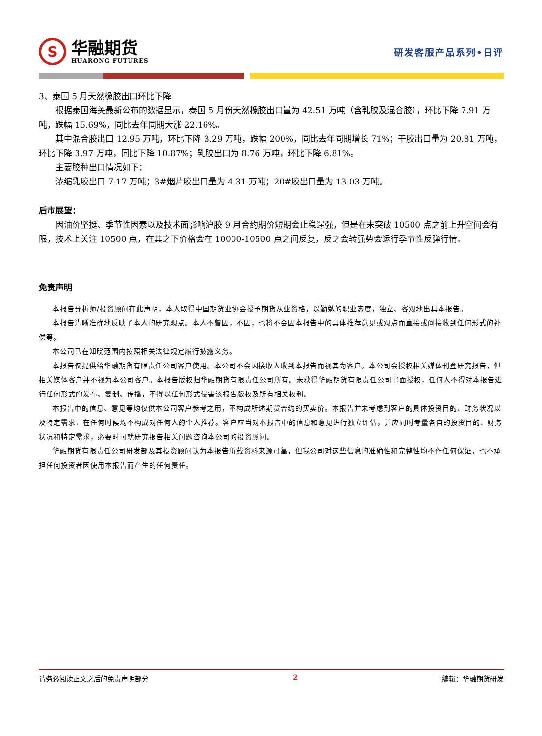S
华融期货
HUARONG FUTURES
研发客服产品系列•日评
3、泰国 5 月天然橡胶出口环比下降
根据泰国海关最新公布的数据显示，泰国 5 月份天然橡胶出口量为 42.51 万吨（含乳胶及混合胶），环比下降 7.91 万吨，跌幅 15.69%，同比去年同期大涨 22.16%。
其中混合胶出口 12.95 万吨，环比下降 3.29 万吨，跌幅 200%，同比去年同期增长 71%；干胶出口量为 20.81 万吨，环比下降 3.97 万吨，同比下降 10.87%；乳胶出口为 8.76 万吨，环比下降 6.81%。
主要胶种出口情况如下：
浓缩乳胶出口 7.17 万吨；3#烟片胶出口量为 4.31 万吨；20#胶出口量为 13.03 万吨。
后市展望：
因油价坚挺、季节性因素以及技术面影响沪胶 9 月合约期价短期会止稳逞强，但是在未突破 10500 点之前上升空间会有限，技术上关注 10500 点，在其之下价格会在 10000-10500 点之间反复，反之会转强势会运行季节性反弹行情。
免责声明
本报告分析师/投资顾问在此声明，本人取得中国期货业协会授予期货从业资格，以勤勉的职业态度，独立、客观地出具本报告。
本报告清晰准确地反映了本人的研究观点。本人不曾因，不因，也将不会因本报告中的具体推荐意见或观点而直接或间接收到任何形式的补偿等。
本公司已在知晓范围内按照相关法律规定履行披露义务。
本报告仅提供给华融期货有限责任公司客户使用。本公司不会因接收人收到本报告而视其为客户。本公司会授权相关媒体刊登研究报告，但相关媒体客户并不视为本公司客户。本报告版权归华融期货有限责任公司所有。未获得华融期货有限责任公司书面授权，任何人不得对本报告进行任何形式的发布、复制、传播，不得以任何形式侵害该报告版权及所有相关权利。
本报告中的信息、意见等均仅供本公司客户参考之用，不构成所述期货合约的买卖价。本报告并未考虑到客户的具体投资目的、财务状况以及特定需求，在任何时候均不构成对任何人的个人推荐。客户应当对本报告中的信息和意见进行独立评估，并应同时考量各自的投资目的、财务状况和特定需求，必要时可就研究报告相关问题咨询本公司的投资顾问。
华融期货有限责任公司研发部及其投资顾问认为本报告所载资料来源可靠，但我公司对这些信息的准确性和完整性均不作任何保证，也不承担任何投资者因使用本报告而产生的任何责任。
请务必阅读正文之后的免责声明部分 2 编辑：华融期货研发